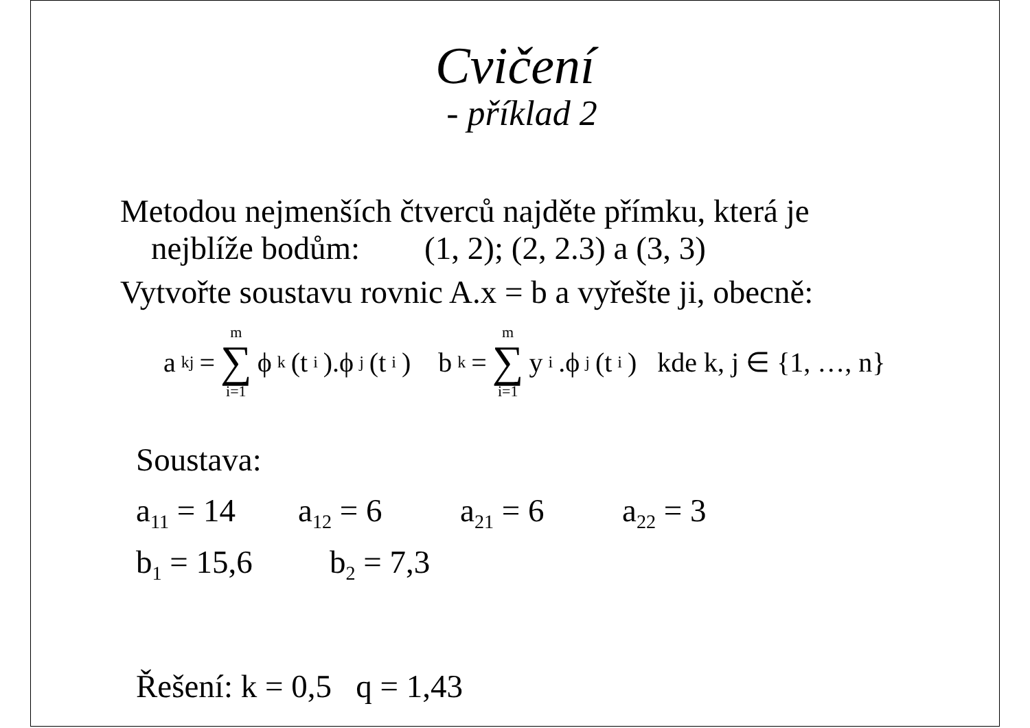Cvičení
- příklad 2
Metodou nejmenších čtverců najděte přímku, která je
nejblíže bodům: (1, 2); (2, 2.3) a (3, 3)
Vytvořte soustavu rovnic A.x = b a vyřešte ji, obecně:
a<sub>kj</sub> = m ∑ i=1 ϕ<sub>k</sub>(t<sub>i</sub>).ϕ<sub>j</sub>(t<sub>i</sub>) b<sub>k</sub> = m ∑ i=1 y<sub>i</sub>.ϕ<sub>j</sub>(t<sub>i</sub>) kde k, j ∈ {1, …, n}
Soustava:
a<sub>11</sub> = 14 a<sub>12</sub> = 6 a<sub>21</sub> = 6 a<sub>22</sub> = 3
b<sub>1</sub> = 15,6 b<sub>2</sub> = 7,3
Řešení: k = 0,5 q = 1,43